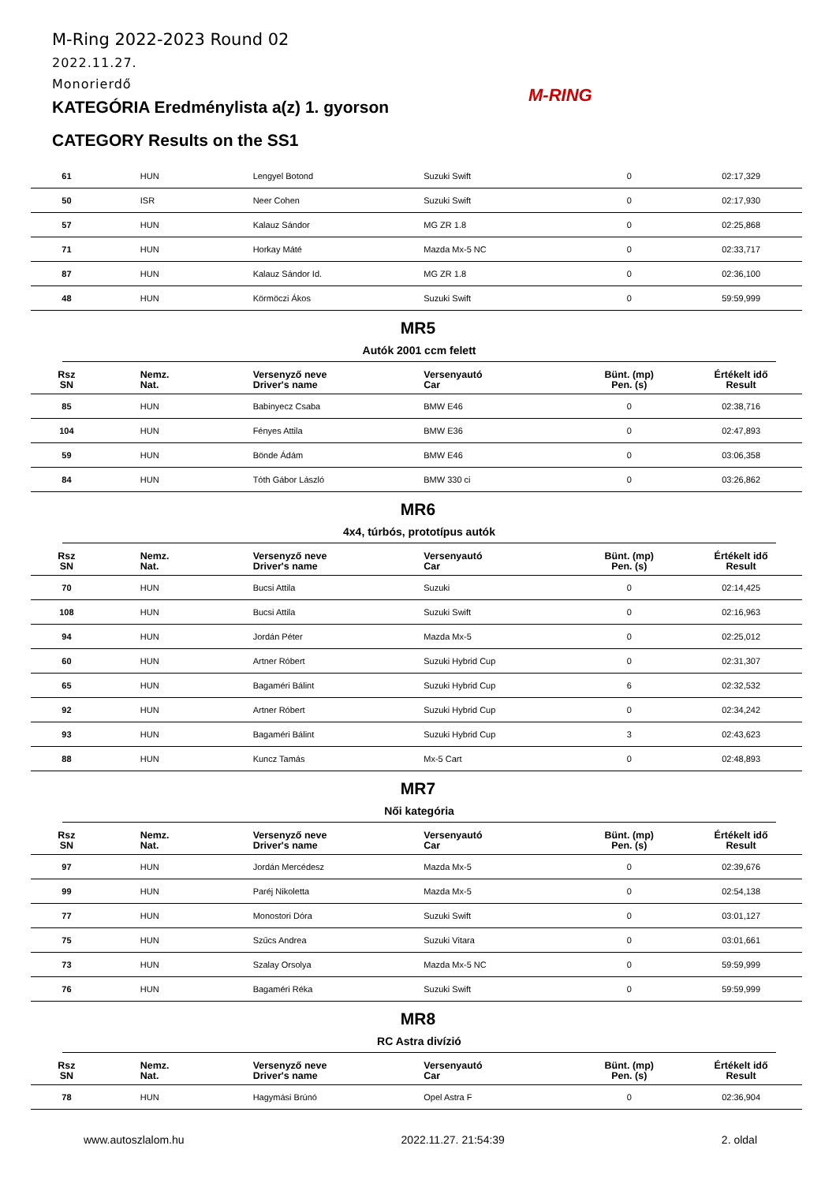M-Ring 2022-2023 Round 02
2022.11.27.
Monorierdő
KATEGÓRIA Eredménylista a(z) 1. gyorson
CATEGORY Results on the SS1
M-RING
| 61 | HUN | Lengyel Botond | Suzuki Swift | 0 | 02:17,329 |
| 50 | ISR | Neer Cohen | Suzuki Swift | 0 | 02:17,930 |
| 57 | HUN | Kalauz Sándor | MG ZR 1.8 | 0 | 02:25,868 |
| 71 | HUN | Horkay Máté | Mazda Mx-5 NC | 0 | 02:33,717 |
| 87 | HUN | Kalauz Sándor Id. | MG ZR 1.8 | 0 | 02:36,100 |
| 48 | HUN | Körmöczi Ákos | Suzuki Swift | 0 | 59:59,999 |
MR5
Autók 2001 ccm felett
| Rsz SN | Nemz. Nat. | Versenyző neve Driver's name | Versenyautó Car | Bünt. (mp) Pen. (s) | Értékelt idő Result |
| --- | --- | --- | --- | --- | --- |
| 85 | HUN | Babinyecz Csaba | BMW E46 | 0 | 02:38,716 |
| 104 | HUN | Fényes Attila | BMW E36 | 0 | 02:47,893 |
| 59 | HUN | Bönde Ádám | BMW E46 | 0 | 03:06,358 |
| 84 | HUN | Tóth Gábor László | BMW 330 ci | 0 | 03:26,862 |
MR6
4x4, túrbós, prototípus autók
| Rsz SN | Nemz. Nat. | Versenyző neve Driver's name | Versenyautó Car | Bünt. (mp) Pen. (s) | Értékelt idő Result |
| --- | --- | --- | --- | --- | --- |
| 70 | HUN | Bucsi Attila | Suzuki | 0 | 02:14,425 |
| 108 | HUN | Bucsi Attila | Suzuki Swift | 0 | 02:16,963 |
| 94 | HUN | Jordán Péter | Mazda Mx-5 | 0 | 02:25,012 |
| 60 | HUN | Artner Róbert | Suzuki Hybrid Cup | 0 | 02:31,307 |
| 65 | HUN | Bagaméri Bálint | Suzuki Hybrid Cup | 6 | 02:32,532 |
| 92 | HUN | Artner Róbert | Suzuki Hybrid Cup | 0 | 02:34,242 |
| 93 | HUN | Bagaméri Bálint | Suzuki Hybrid Cup | 3 | 02:43,623 |
| 88 | HUN | Kuncz Tamás | Mx-5 Cart | 0 | 02:48,893 |
MR7
Női kategória
| Rsz SN | Nemz. Nat. | Versenyző neve Driver's name | Versenyautó Car | Bünt. (mp) Pen. (s) | Értékelt idő Result |
| --- | --- | --- | --- | --- | --- |
| 97 | HUN | Jordán Mercédesz | Mazda Mx-5 | 0 | 02:39,676 |
| 99 | HUN | Paréj Nikoletta | Mazda Mx-5 | 0 | 02:54,138 |
| 77 | HUN | Monostori Dóra | Suzuki Swift | 0 | 03:01,127 |
| 75 | HUN | Szűcs Andrea | Suzuki Vitara | 0 | 03:01,661 |
| 73 | HUN | Szalay Orsolya | Mazda Mx-5 NC | 0 | 59:59,999 |
| 76 | HUN | Bagaméri Réka | Suzuki Swift | 0 | 59:59,999 |
MR8
RC Astra divízió
| Rsz SN | Nemz. Nat. | Versenyző neve Driver's name | Versenyautó Car | Bünt. (mp) Pen. (s) | Értékelt idő Result |
| --- | --- | --- | --- | --- | --- |
| 78 | HUN | Hagymási Brúnó | Opel Astra F | 0 | 02:36,904 |
www.autoszlalom.hu 2022.11.27. 21:54:39 2. oldal